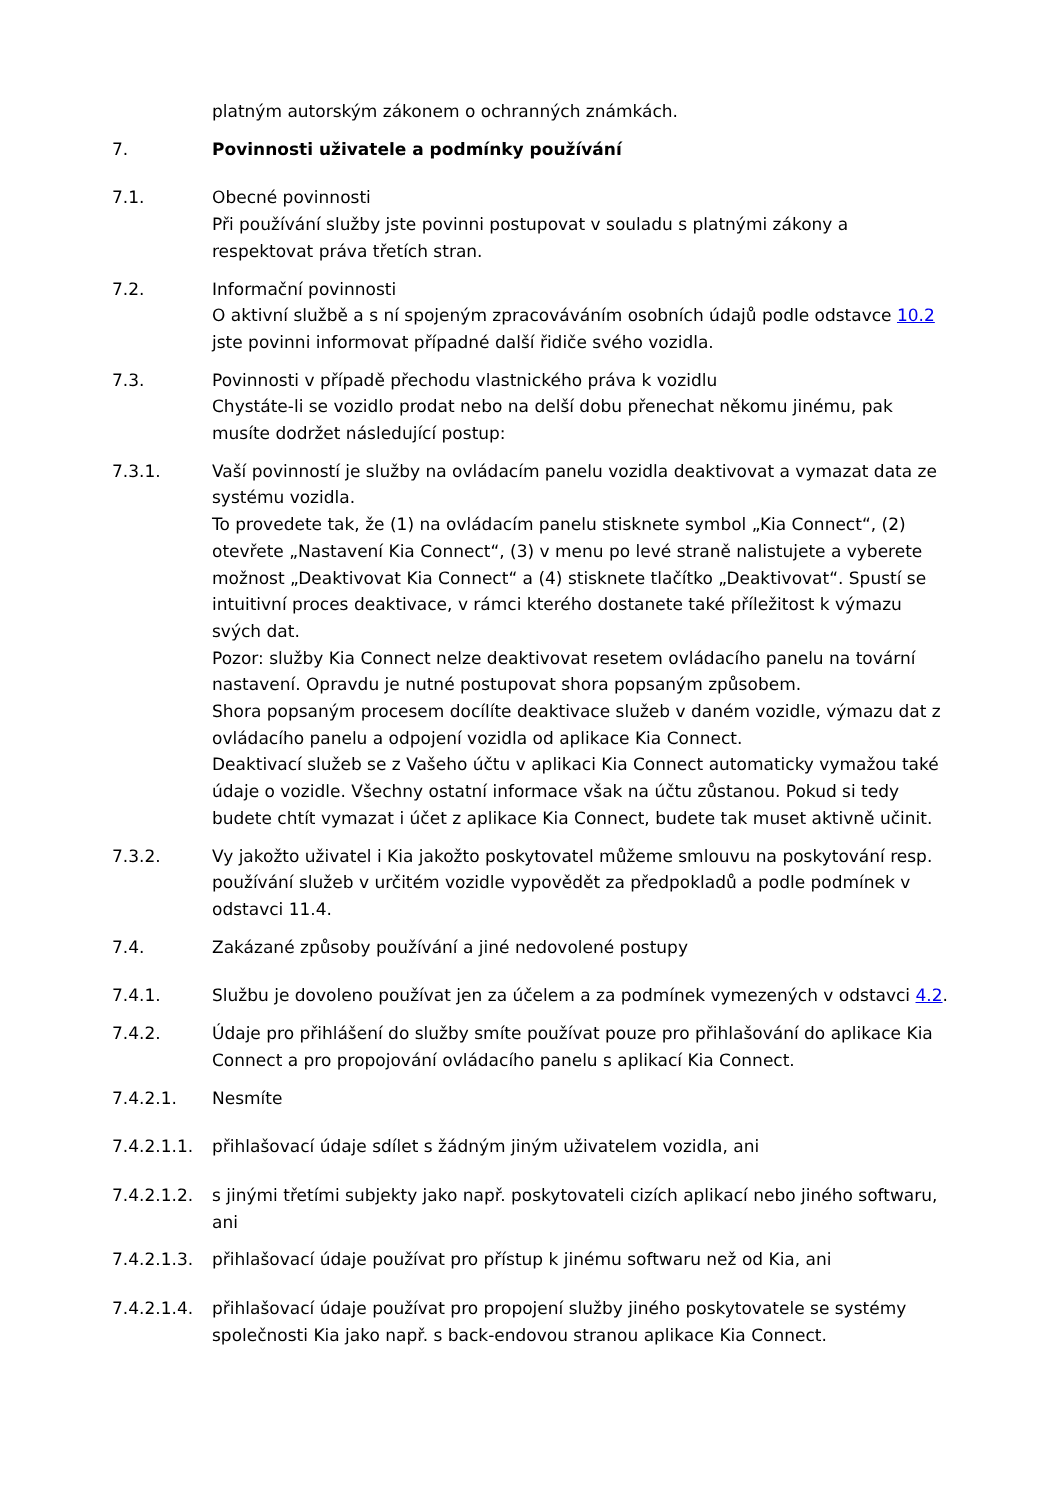platným autorským zákonem o ochranných známkách.
7. Povinnosti uživatele a podmínky používání
7.1. Obecné povinnosti
Při používání služby jste povinni postupovat v souladu s platnými zákony a respektovat práva třetích stran.
7.2. Informační povinnosti
O aktivní službě a s ní spojeným zpracováváním osobních údajů podle odstavce 10.2 jste povinni informovat případné další řidiče svého vozidla.
7.3. Povinnosti v případě přechodu vlastnického práva k vozidlu
Chystáte-li se vozidlo prodat nebo na delší dobu přenechat někomu jinému, pak musíte dodržet následující postup:
7.3.1. Vaší povinností je služby na ovládacím panelu vozidla deaktivovat a vymazat data ze systému vozidla.
To provedete tak, že (1) na ovládacím panelu stisknete symbol „Kia Connect“, (2) otevřete „Nastavení Kia Connect“, (3) v menu po levé straně nalistujete a vyberete možnost „Deaktivovat Kia Connect“ a (4) stisknete tlačítko „Deaktivovat“. Spustí se intuitivní proces deaktivace, v rámci kterého dostanete také příležitost k výmazu svých dat.
Pozor: služby Kia Connect nelze deaktivovat resetem ovládacího panelu na tovární nastavení. Opravdu je nutné postupovat shora popsaným způsobem.
Shora popsaným procesem docílíte deaktivace služeb v daném vozidle, výmazu dat z ovládacího panelu a odpojení vozidla od aplikace Kia Connect.
Deaktivací služeb se z Vašeho účtu v aplikaci Kia Connect automaticky vymažou také údaje o vozidle. Všechny ostatní informace však na účtu zůstanou. Pokud si tedy budete chtít vymazat i účet z aplikace Kia Connect, budete tak muset aktivně učinit.
7.3.2. Vy jakožto uživatel i Kia jakožto poskytovatel můžeme smlouvu na poskytování resp. používání služeb v určitém vozidle vypovědět za předpokladů a podle podmínek v odstavci 11.4.
7.4. Zakázané způsoby používání a jiné nedovolené postupy
7.4.1. Službu je dovoleno používat jen za účelem a za podmínek vymezených v odstavci 4.2.
7.4.2. Údaje pro přihlášení do služby smíte používat pouze pro přihlašování do aplikace Kia Connect a pro propojování ovládacího panelu s aplikací Kia Connect.
7.4.2.1. Nesmíte
7.4.2.1.1.
přihlašovací údaje sdílet s žádným jiným uživatelem vozidla, ani
7.4.2.1.2.
s jinými třetími subjekty jako např. poskytovateli cizích aplikací nebo jiného softwaru, ani
7.4.2.1.3.
přihlašovací údaje používat pro přístup k jinému softwaru než od Kia, ani
7.4.2.1.4.
přihlašovací údaje používat pro propojení služby jiného poskytovatele se systémy společnosti Kia jako např. s back-endovou stranou aplikace Kia Connect.